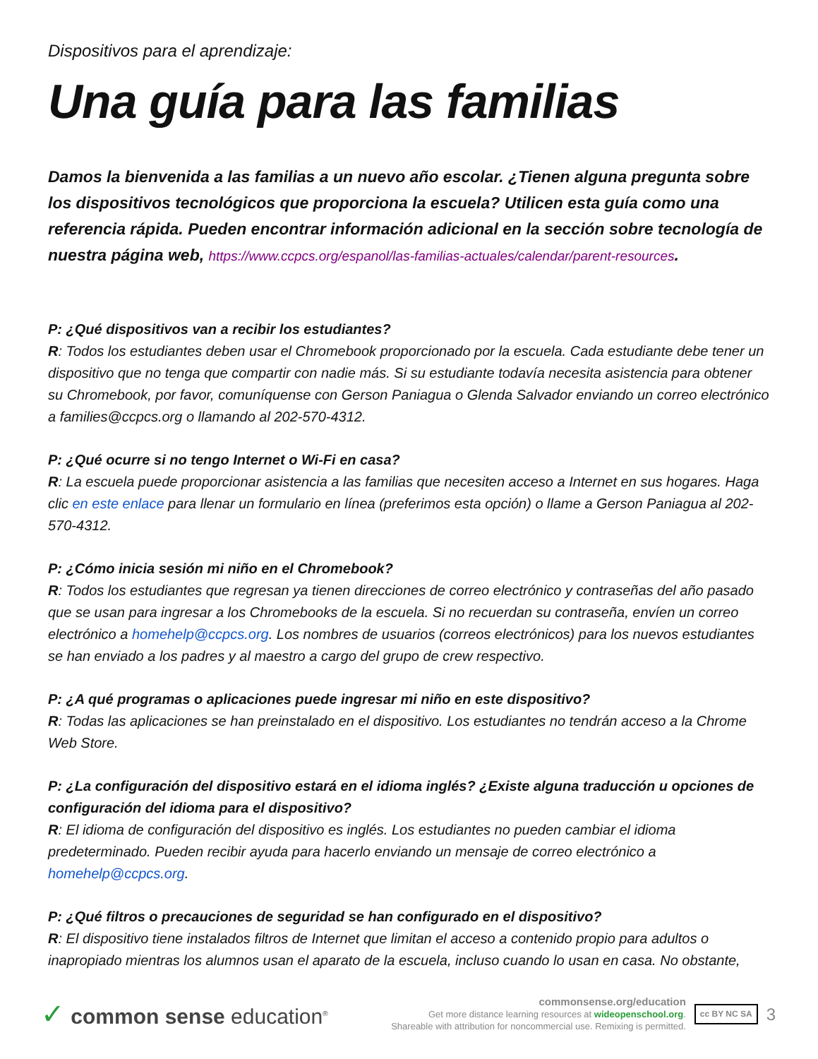Dispositivos para el aprendizaje:
Una guía para las familias
Damos la bienvenida a las familias a un nuevo año escolar. ¿Tienen alguna pregunta sobre los dispositivos tecnológicos que proporciona la escuela? Utilicen esta guía como una referencia rápida. Pueden encontrar información adicional en la sección sobre tecnología de nuestra página web, https://www.ccpcs.org/espanol/las-familias-actuales/calendar/parent-resources.
P: ¿Qué dispositivos van a recibir los estudiantes?
R: Todos los estudiantes deben usar el Chromebook proporcionado por la escuela. Cada estudiante debe tener un dispositivo que no tenga que compartir con nadie más. Si su estudiante todavía necesita asistencia para obtener su Chromebook, por favor, comuníquense con Gerson Paniagua o Glenda Salvador enviando un correo electrónico a families@ccpcs.org o llamando al 202-570-4312.
P: ¿Qué ocurre si no tengo Internet o Wi-Fi en casa?
R: La escuela puede proporcionar asistencia a las familias que necesiten acceso a Internet en sus hogares. Haga clic en este enlace para llenar un formulario en línea (preferimos esta opción) o llame a Gerson Paniagua al 202-570-4312.
P: ¿Cómo inicia sesión mi niño en el Chromebook?
R: Todos los estudiantes que regresan ya tienen direcciones de correo electrónico y contraseñas del año pasado que se usan para ingresar a los Chromebooks de la escuela. Si no recuerdan su contraseña, envíen un correo electrónico a homehelp@ccpcs.org. Los nombres de usuarios (correos electrónicos) para los nuevos estudiantes se han enviado a los padres y al maestro a cargo del grupo de crew respectivo.
P: ¿A qué programas o aplicaciones puede ingresar mi niño en este dispositivo?
R: Todas las aplicaciones se han preinstalado en el dispositivo. Los estudiantes no tendrán acceso a la Chrome Web Store.
P: ¿La configuración del dispositivo estará en el idioma inglés? ¿Existe alguna traducción u opciones de configuración del idioma para el dispositivo?
R: El idioma de configuración del dispositivo es inglés. Los estudiantes no pueden cambiar el idioma predeterminado. Pueden recibir ayuda para hacerlo enviando un mensaje de correo electrónico a homehelp@ccpcs.org.
P: ¿Qué filtros o precauciones de seguridad se han configurado en el dispositivo?
R: El dispositivo tiene instalados filtros de Internet que limitan el acceso a contenido propio para adultos o inapropiado mientras los alumnos usan el aparato de la escuela, incluso cuando lo usan en casa. No obstante,
✓ common sense education<sup>®</sup>
commonsense.org/education
Get more distance learning resources at wideopenschool.org.
Shareable with attribution for noncommercial use. Remixing is permitted.
cc BY NC SA
3